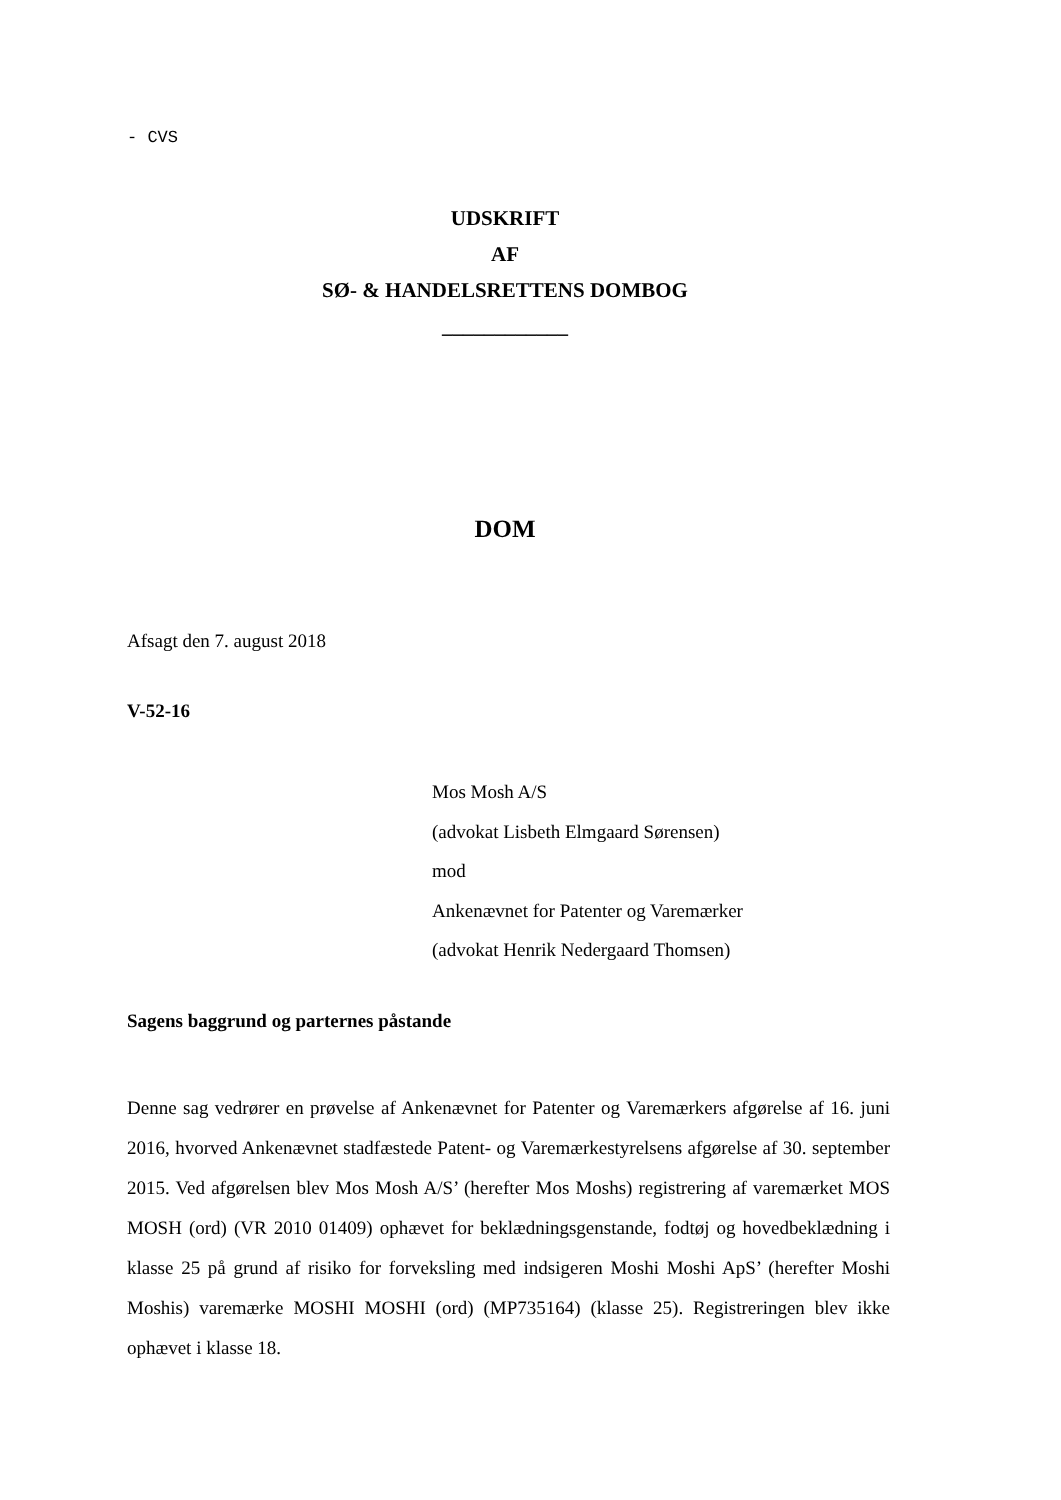- CVS
UDSKRIFT
AF
SØ- & HANDELSRETTENS DOMBOG
____________
DOM
Afsagt den 7. august 2018
V-52-16
Mos Mosh A/S
(advokat Lisbeth Elmgaard Sørensen)
mod
Ankenævnet for Patenter og Varemærker
(advokat Henrik Nedergaard Thomsen)
Sagens baggrund og parternes påstande
Denne sag vedrører en prøvelse af Ankenævnet for Patenter og Varemærkers afgørelse af 16. juni 2016, hvorved Ankenævnet stadfæstede Patent- og Varemærkestyrelsens afgørelse af 30. september 2015. Ved afgørelsen blev Mos Mosh A/S’ (herefter Mos Moshs) registrering af varemærket MOS MOSH (ord) (VR 2010 01409) ophævet for beklædningsgenstande, fodtøj og hovedbeklædning i klasse 25 på grund af risiko for forveksling med indsigeren Moshi Moshi ApS’ (herefter Moshi Moshis) varemærke MOSHI MOSHI (ord) (MP735164) (klasse 25). Registreringen blev ikke ophævet i klasse 18.